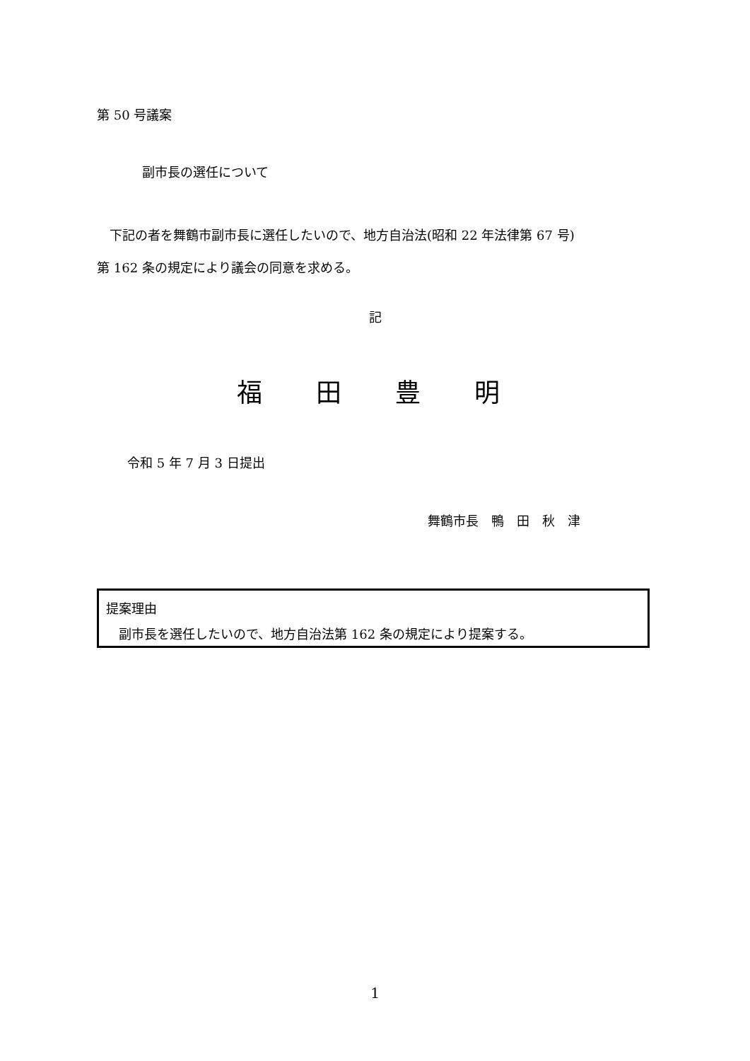第 50 号議案
副市長の選任について
　下記の者を舞鶴市副市長に選任したいので、地方自治法(昭和 22 年法律第 67 号)
第 162 条の規定により議会の同意を求める。
記
福　田　豊　明
令和 5 年 7 月 3 日提出
舞鶴市長　鴨　田　秋　津
提案理由
　副市長を選任したいので、地方自治法第 162 条の規定により提案する。
1